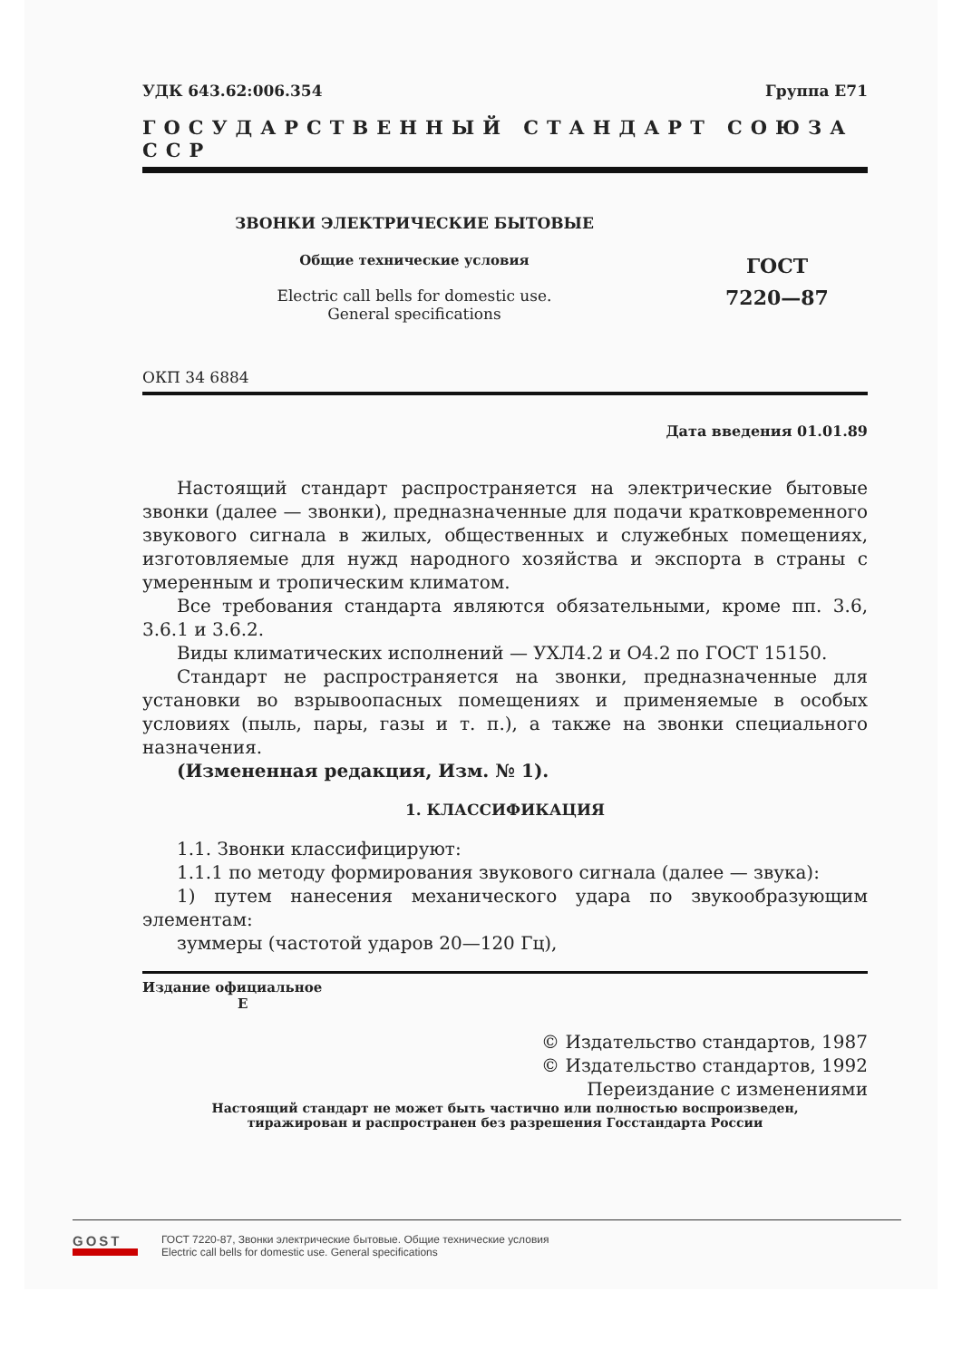УДК 643.62:006.354 Группа Е71
ГОСУДАРСТВЕННЫЙ СТАНДАРТ СОЮЗА ССР
ЗВОНКИ ЭЛЕКТРИЧЕСКИЕ БЫТОВЫЕ
Общие технические условия
Electric call bells for domestic use.
General specifications
ГОСТ
7220—87
ОКП 34 6884
Дата введения 01.01.89
Настоящий стандарт распространяется на электрические бытовые звонки (далее — звонки), предназначенные для подачи кратковременного звукового сигнала в жилых, общественных и служебных помещениях, изготовляемые для нужд народного хозяйства и экспорта в страны с умеренным и тропическим климатом.
Все требования стандарта являются обязательными, кроме пп. 3.6, 3.6.1 и 3.6.2.
Виды климатических исполнений — УХЛ4.2 и О4.2 по ГОСТ 15150.
Стандарт не распространяется на звонки, предназначенные для установки во взрывоопасных помещениях и применяемые в особых условиях (пыль, пары, газы и т. п.), а также на звонки специального назначения.
(Измененная редакция, Изм. № 1).
1. КЛАССИФИКАЦИЯ
1.1. Звонки классифицируют:
1.1.1 по методу формирования звукового сигнала (далее — звука):
1) путем нанесения механического удара по звукообразующим элементам:
зуммеры (частотой ударов 20—120 Гц),
Издание официальное
Е
© Издательство стандартов, 1987
© Издательство стандартов, 1992
Переиздание с изменениями
Настоящий стандарт не может быть частично или полностью воспроизведен,
тиражирован и распространен без разрешения Госстандарта России
GOST
ГОСТ 7220-87, Звонки электрические бытовые. Общие технические условия
Electric call bells for domestic use. General specifications